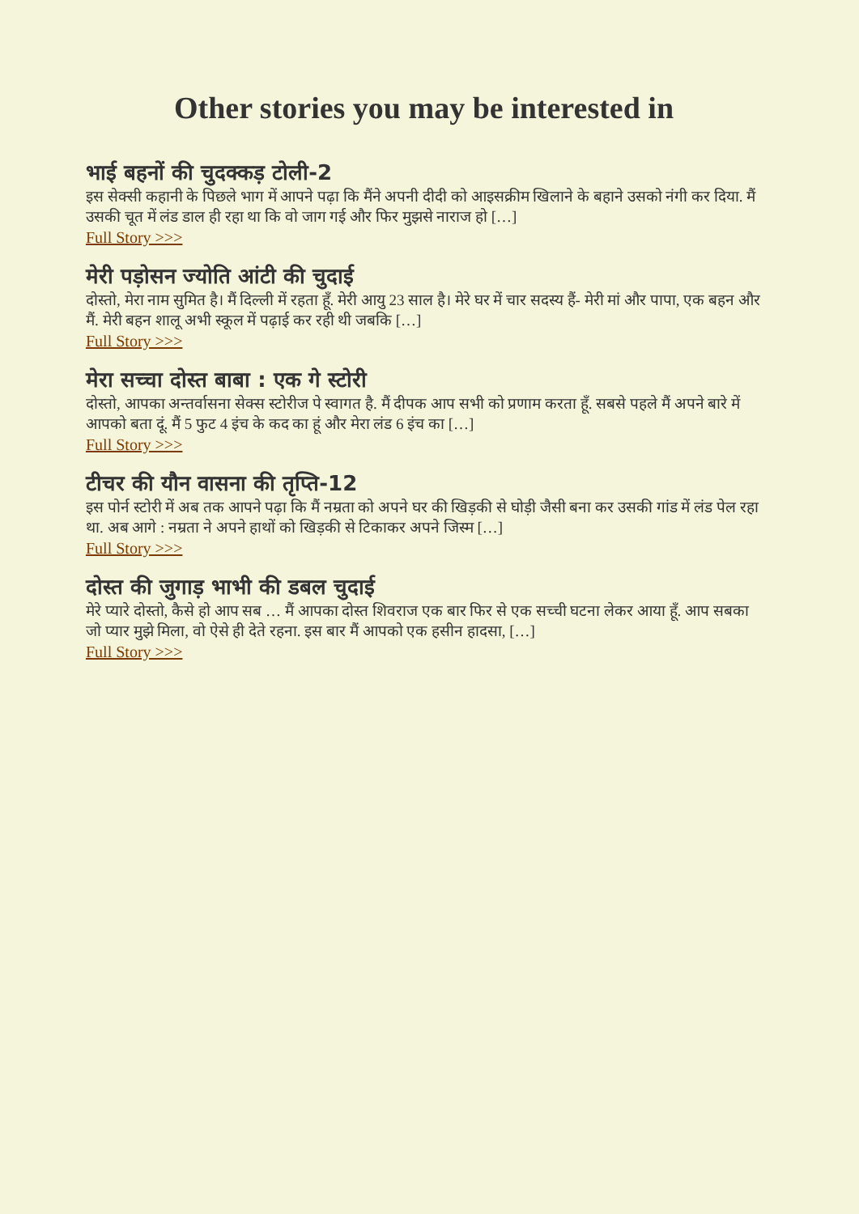Other stories you may be interested in
भाई बहनों की चुदक्कड़ टोली-2
इस सेक्सी कहानी के पिछले भाग में आपने पढ़ा कि मैंने अपनी दीदी को आइसक्रीम खिलाने के बहाने उसको नंगी कर दिया. मैं उसकी चूत में लंड डाल ही रहा था कि वो जाग गई और फिर मुझसे नाराज हो […]
Full Story >>>
मेरी पड़ोसन ज्योति आंटी की चुदाई
दोस्तो, मेरा नाम सुमित है। मैं दिल्ली में रहता हूँ. मेरी आयु 23 साल है। मेरे घर में चार सदस्य हैं- मेरी मां और पापा, एक बहन और मैं. मेरी बहन शालू अभी स्कूल में पढ़ाई कर रही थी जबकि […]
Full Story >>>
मेरा सच्चा दोस्त बाबा : एक गे स्टोरी
दोस्तो, आपका अन्तर्वासना सेक्स स्टोरीज पे स्वागत है. मैं दीपक आप सभी को प्रणाम करता हूँ. सबसे पहले मैं अपने बारे में आपको बता दूं. मैं 5 फुट 4 इंच के कद का हूं और मेरा लंड 6 इंच का […]
Full Story >>>
टीचर की यौन वासना की तृप्ति-12
इस पोर्न स्टोरी में अब तक आपने पढ़ा कि मैं नम्रता को अपने घर की खिड़की से घोड़ी जैसी बना कर उसकी गांड में लंड पेल रहा था. अब आगे : नम्रता ने अपने हाथों को खिड़की से टिकाकर अपने जिस्म […]
Full Story >>>
दोस्त की जुगाड़ भाभी की डबल चुदाई
मेरे प्यारे दोस्तो, कैसे हो आप सब … मैं आपका दोस्त शिवराज एक बार फिर से एक सच्ची घटना लेकर आया हूँ. आप सबका जो प्यार मुझे मिला, वो ऐसे ही देते रहना. इस बार मैं आपको एक हसीन हादसा, […]
Full Story >>>